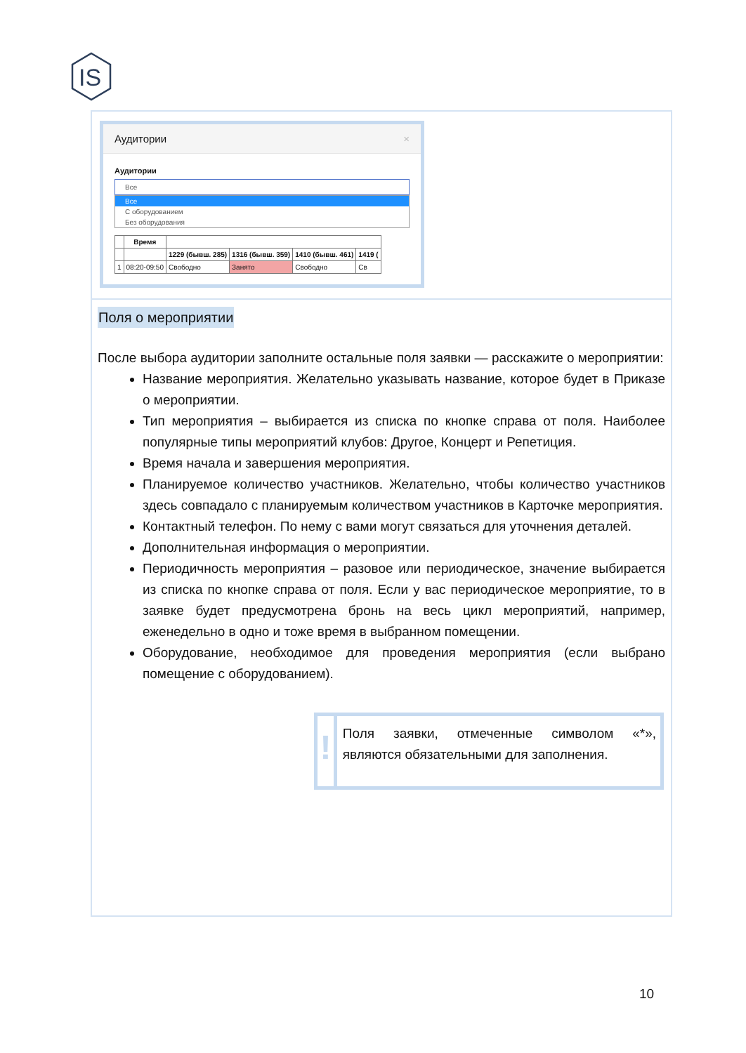IS
Аудитории ×
Аудитории
Все
Все
С оборудованием
Без оборудования
| | Время | | | | |
| --- | --- | --- | --- | --- | --- |
| | | 1229 (бывш. 285) | 1316 (бывш. 359) | 1410 (бывш. 461) | 1419 ( |
| 1 | 08:20-09:50 | Свободно | Занято | Свободно | Св |
Поля о мероприятии
После выбора аудитории заполните остальные поля заявки — расскажите о мероприятии:
Название мероприятия. Желательно указывать название, которое будет в Приказе о мероприятии.
Тип мероприятия – выбирается из списка по кнопке справа от поля. Наиболее популярные типы мероприятий клубов: Другое, Концерт и Репетиция.
Время начала и завершения мероприятия.
Планируемое количество участников. Желательно, чтобы количество участников здесь совпадало с планируемым количеством участников в Карточке мероприятия.
Контактный телефон. По нему с вами могут связаться для уточнения деталей.
Дополнительная информация о мероприятии.
Периодичность мероприятия – разовое или периодическое, значение выбирается из списка по кнопке справа от поля. Если у вас периодическое мероприятие, то в заявке будет предусмотрена бронь на весь цикл мероприятий, например, еженедельно в одно и тоже время в выбранном помещении.
Оборудование, необходимое для проведения мероприятия (если выбрано помещение с оборудованием).
!
Поля заявки, отмеченные символом «*», являются обязательными для заполнения.
10